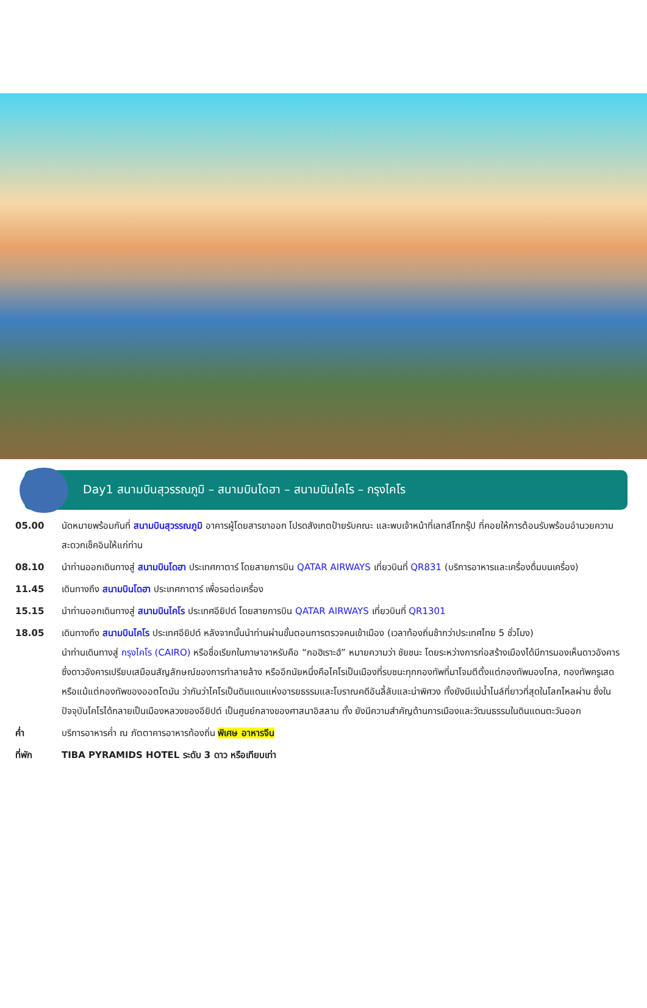Day1 สนามบินสุวรรณภูมิ – สนามบินโดฮา – สนามบินไคโร – กรุงไคโร
| 05.00 | นัดหมายพร้อมกันที่ สนามบินสุวรรณภูมิ อาคารผู้โดยสารขาออก โปรดสังเกตป้ายรับคณะ และพบเจ้าหน้าที่เลทส์โกกรุ๊ป ที่คอยให้การต้อนรับพร้อมอำนวยความสะดวกเช็คอินให้แก่ท่าน |
| 08.10 | นำท่านออกเดินทางสู่ สนามบินโดฮา ประเทศกาตาร์ โดยสายการบิน QATAR AIRWAYS เที่ยวบินที่ QR831 (บริการอาหารและเครื่องดื่มบนเครื่อง) |
| 11.45 | เดินทางถึง สนามบินโดฮา ประเทศกาตาร์ เพื่อรอต่อเครื่อง |
| 15.15 | นำท่านออกเดินทางสู่ สนามบินไคโร ประเทศอียิปต์ โดยสายการบิน QATAR AIRWAYS เที่ยวบินที่ QR1301 |
| 18.05 | เดินทางถึง สนามบินไคโร ประเทศอียิปต์ หลังจากนั้นนำท่านผ่านขั้นตอนการตรวจคนเข้าเมือง (เวลาท้องถิ่นช้ากว่าประเทศไทย 5 ชั่วโมง) นำท่านเดินทางสู่ กรุงไคโร (CAIRO) หรือชื่อเรียกในภาษาอาหรับคือ “กอฮิเราะฮ์” หมายความว่า ชัยชนะ โดยระหว่างการก่อสร้างเมืองได้มีการมองเห็นดาวอังคาร ซึ่งดาวอังคารเปรียบเสมือนสัญลักษณ์ของการทำลายล้าง หรืออีกนัยหนึ่งคือไคโรเป็นเมืองที่รบชนะทุกกองทัพที่มาโจมตีตั้งแต่กองทัพมองโกล, กองทัพครูเสด หรือแม้แต่กองทัพของออตโตมัน ว่ากันว่าไคโรเป็นดินแดนแห่งอารยธรรมและโบราณคดีอันลี้ลับและน่าพิศวง ทั้งยังมีแม่น้ำไนล์ที่ยาวที่สุดในโลกไหลผ่าน ซึ่งในปัจจุบันไคโรได้กลายเป็นเมืองหลวงของอียิปต์ เป็นศูนย์กลางของศาสนาอิสลาม ทั้ง ยังมีความสำคัญด้านการเมืองและวัฒนธรรมในดินแดนตะวันออก |
| ค่ำ | บริการอาหารค่ำ ณ ภัตตาคารอาหารท้องถิ่น พิเศษ อาหารจีน |
| ที่พัก | TIBA PYRAMIDS HOTEL ระดับ 3 ดาว หรือเทียบเท่า |